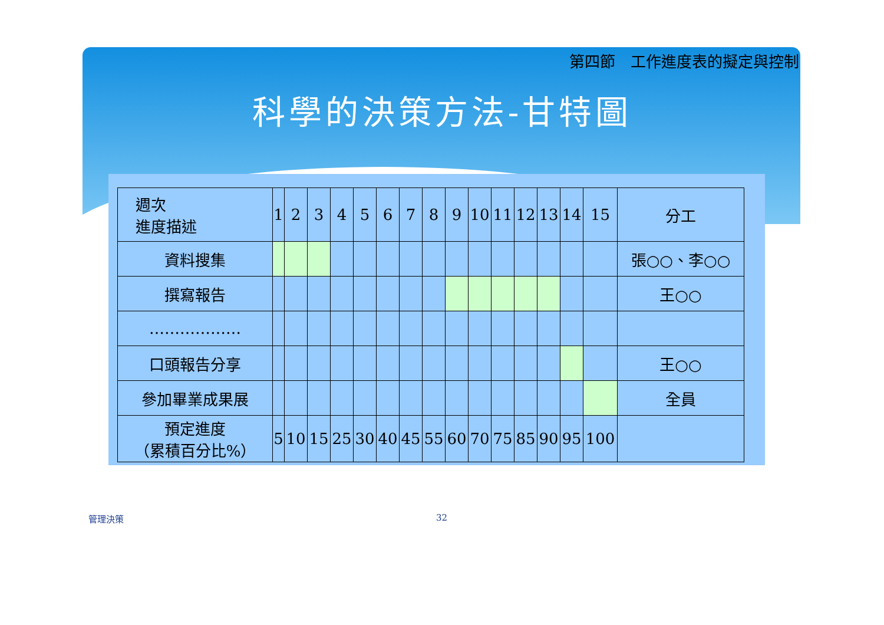第四節　工作進度表的擬定與控制
科學的決策方法-甘特圖
| 週次 進度描述 | 1 | 2 | 3 | 4 | 5 | 6 | 7 | 8 | 9 | 10 | 11 | 12 | 13 | 14 | 15 | 分工 |
| --- | --- | --- | --- | --- | --- | --- | --- | --- | --- | --- | --- | --- | --- | --- | --- | --- |
| 資料搜集 | | | | | | | | | | | | | | | | 張○○、李○○ |
| 撰寫報告 | | | | | | | | | | | | | | | | 王○○ |
| ……………… | | | | | | | | | | | | | | | | |
| 口頭報告分享 | | | | | | | | | | | | | | | | 王○○ |
| 參加畢業成果展 | | | | | | | | | | | | | | | | 全員 |
| 預定進度 （累積百分比%） | 5 | 10 | 15 | 25 | 30 | 40 | 45 | 55 | 60 | 70 | 75 | 85 | 90 | 95 | 100 | |
管理決策 32